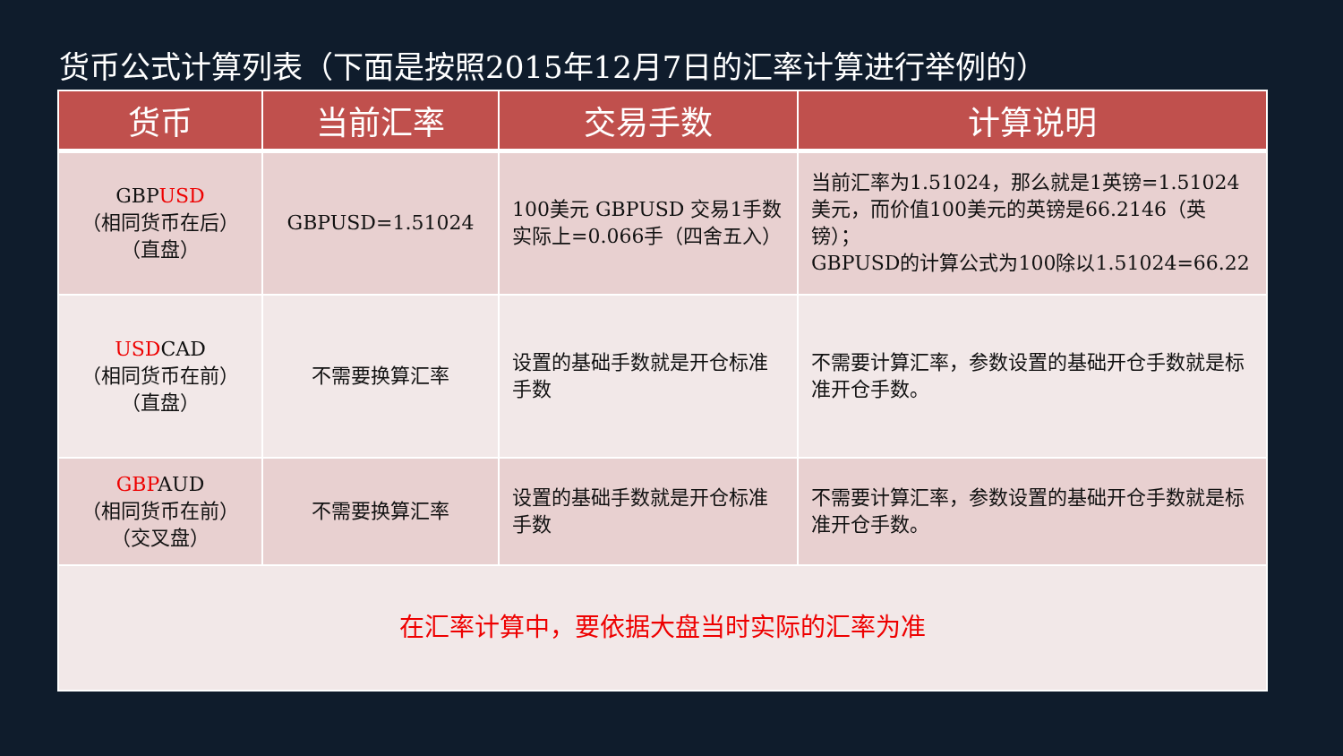货币公式计算列表（下面是按照2015年12月7日的汇率计算进行举例的）
| 货币 | 当前汇率 | 交易手数 | 计算说明 |
| --- | --- | --- | --- |
| GBP USD （相同货币在后） （直盘） | GBPUSD=1.51024 | 100美元 GBPUSD 交易1手数实际上=0.066手（四舍五入） | 当前汇率为1.51024，那么就是1英镑=1.51024美元，而价值100美元的英镑是66.2146（英镑）； GBPUSD的计算公式为100除以1.51024=66.22 |
| USD CAD （相同货币在前） （直盘） | 不需要换算汇率 | 设置的基础手数就是开仓标准手数 | 不需要计算汇率，参数设置的基础开仓手数就是标准开仓手数。 |
| GBP AUD （相同货币在前） （交叉盘） | 不需要换算汇率 | 设置的基础手数就是开仓标准手数 | 不需要计算汇率，参数设置的基础开仓手数就是标准开仓手数。 |
| 在汇率计算中，要依据大盘当时实际的汇率为准 | | | |